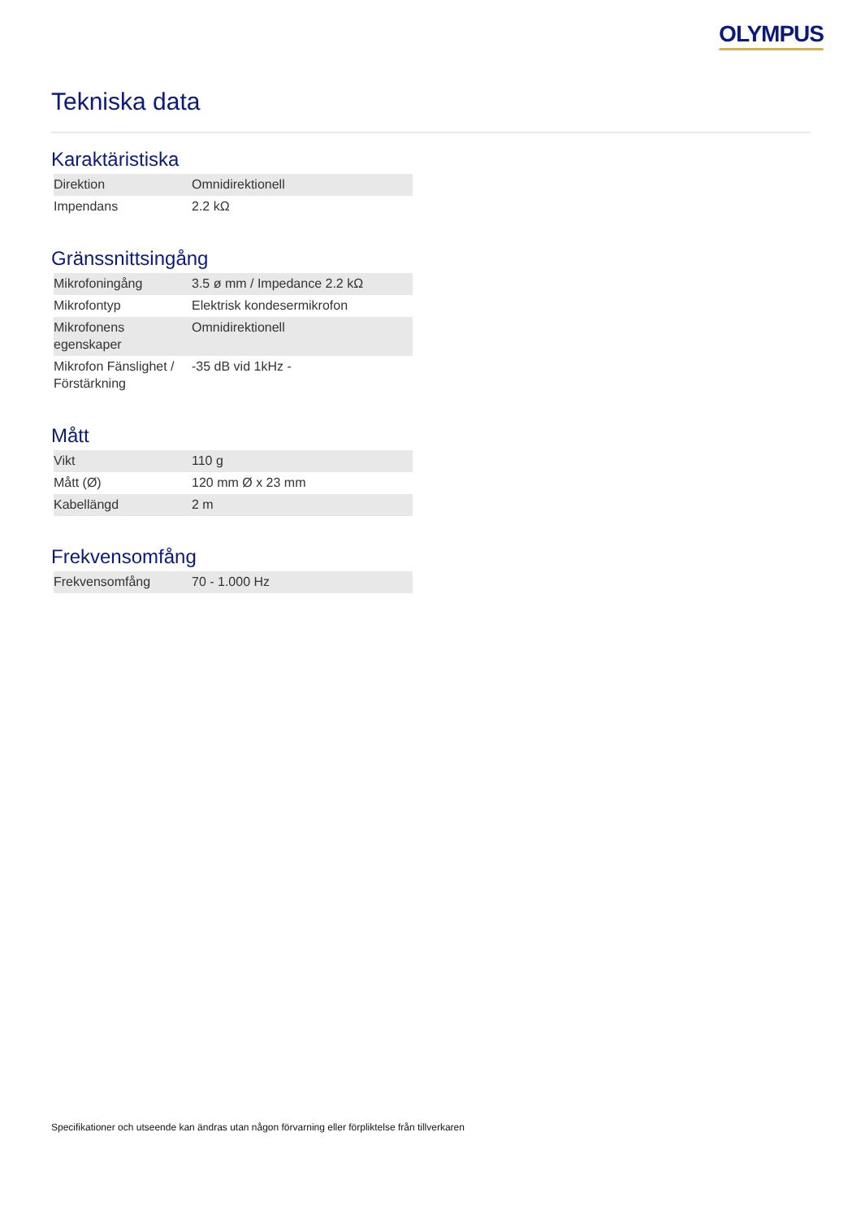OLYMPUS
Tekniska data
Karaktäristiska
| Direktion | Omnidirektionell |
| Impendans | 2.2 kΩ |
Gränssnittsingång
| Mikrofoningång | 3.5 ø mm / Impedance 2.2 kΩ |
| Mikrofontyp | Elektrisk kondesermikrofon |
| Mikrofonens egenskaper | Omnidirektionell |
| Mikrofon Fänslighet / Förstärkning | -35 dB vid 1kHz - |
Mått
| Vikt | 110 g |
| Mått (Ø) | 120 mm Ø x 23 mm |
| Kabellängd | 2 m |
Frekvensomfång
| Frekvensomfång | 70 - 1.000 Hz |
Specifikationer och utseende kan ändras utan någon förvarning eller förpliktelse från tillverkaren